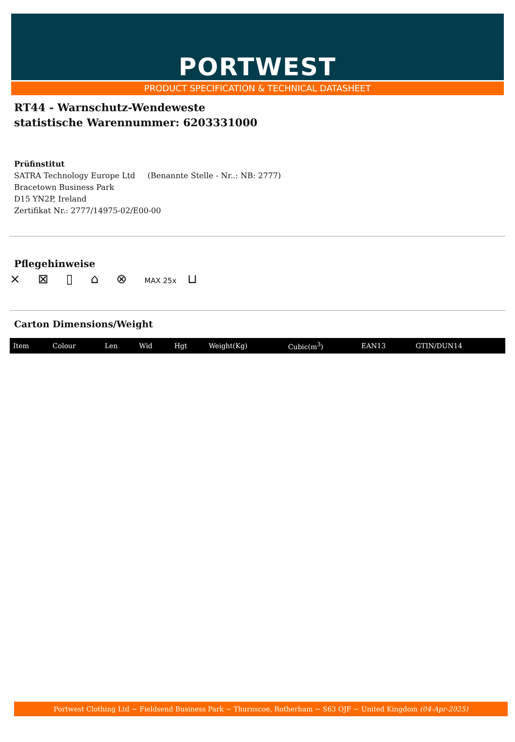PORTWEST
PRODUCT SPECIFICATION & TECHNICAL DATASHEET
RT44 - Warnschutz-Wendeweste
statistische Warennummer: 6203331000
Prüfinstitut
SATRA Technology Europe Ltd (Benannte Stelle - Nr..: NB: 2777)
Bracetown Business Park
D15 YN2P, Ireland
Zertifikat Nr.: 2777/14975-02/E00-00
Pflegehinweise
⨯ ⊠ ▯ ⌂ ⊗ MAX 25x ⊔
Carton Dimensions/Weight
| Item | Colour | Len | Wid | Hgt | Weight(Kg) | Cubic(m<sup>3</sup>) | EAN13 | GTIN/DUN14 |
| --- | --- | --- | --- | --- | --- | --- | --- | --- |
Portwest Clothing Ltd ~ Fieldsend Business Park ~ Thurnscoe, Rotherham ~ S63 OJF ~ United Kingdom (04-Apr-2025)